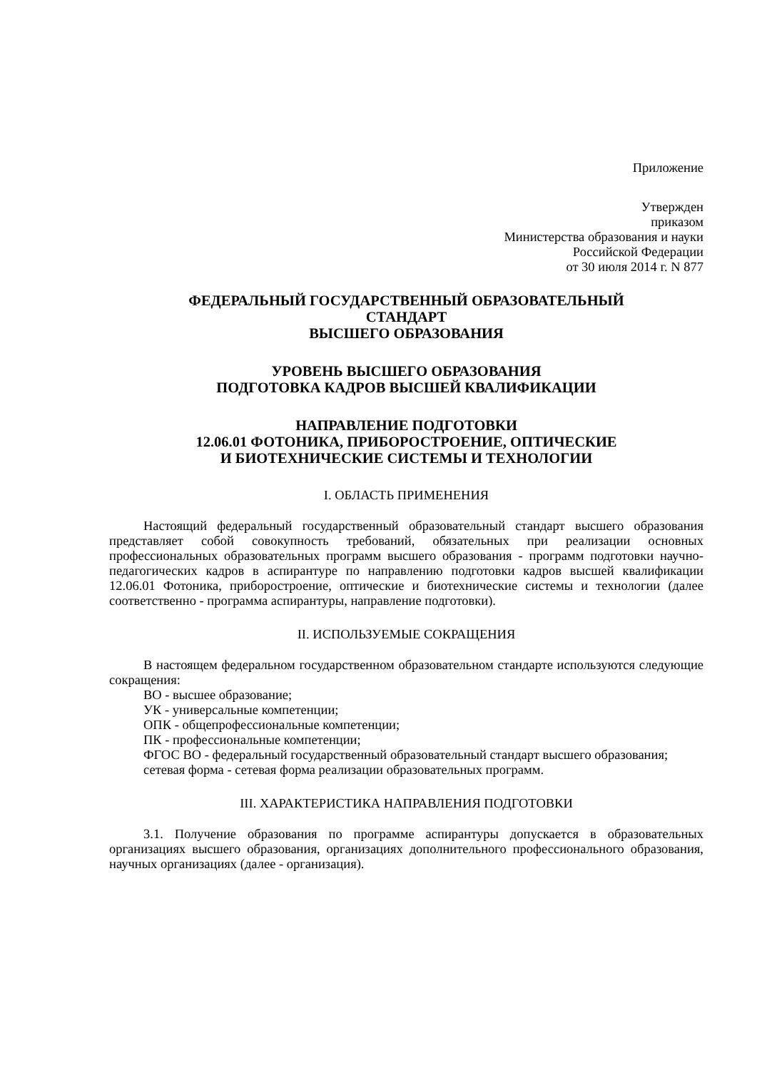Приложение
Утвержден
приказом
Министерства образования и науки
Российской Федерации
от 30 июля 2014 г. N 877
ФЕДЕРАЛЬНЫЙ ГОСУДАРСТВЕННЫЙ ОБРАЗОВАТЕЛЬНЫЙ
СТАНДАРТ
ВЫСШЕГО ОБРАЗОВАНИЯ
УРОВЕНЬ ВЫСШЕГО ОБРАЗОВАНИЯ
ПОДГОТОВКА КАДРОВ ВЫСШЕЙ КВАЛИФИКАЦИИ
НАПРАВЛЕНИЕ ПОДГОТОВКИ
12.06.01 ФОТОНИКА, ПРИБОРОСТРОЕНИЕ, ОПТИЧЕСКИЕ
И БИОТЕХНИЧЕСКИЕ СИСТЕМЫ И ТЕХНОЛОГИИ
I. ОБЛАСТЬ ПРИМЕНЕНИЯ
Настоящий федеральный государственный образовательный стандарт высшего образования представляет собой совокупность требований, обязательных при реализации основных профессиональных образовательных программ высшего образования - программ подготовки научно-педагогических кадров в аспирантуре по направлению подготовки кадров высшей квалификации 12.06.01 Фотоника, приборостроение, оптические и биотехнические системы и технологии (далее соответственно - программа аспирантуры, направление подготовки).
II. ИСПОЛЬЗУЕМЫЕ СОКРАЩЕНИЯ
В настоящем федеральном государственном образовательном стандарте используются следующие сокращения:
ВО - высшее образование;
УК - универсальные компетенции;
ОПК - общепрофессиональные компетенции;
ПК - профессиональные компетенции;
ФГОС ВО - федеральный государственный образовательный стандарт высшего образования;
сетевая форма - сетевая форма реализации образовательных программ.
III. ХАРАКТЕРИСТИКА НАПРАВЛЕНИЯ ПОДГОТОВКИ
3.1. Получение образования по программе аспирантуры допускается в образовательных организациях высшего образования, организациях дополнительного профессионального образования, научных организациях (далее - организация).